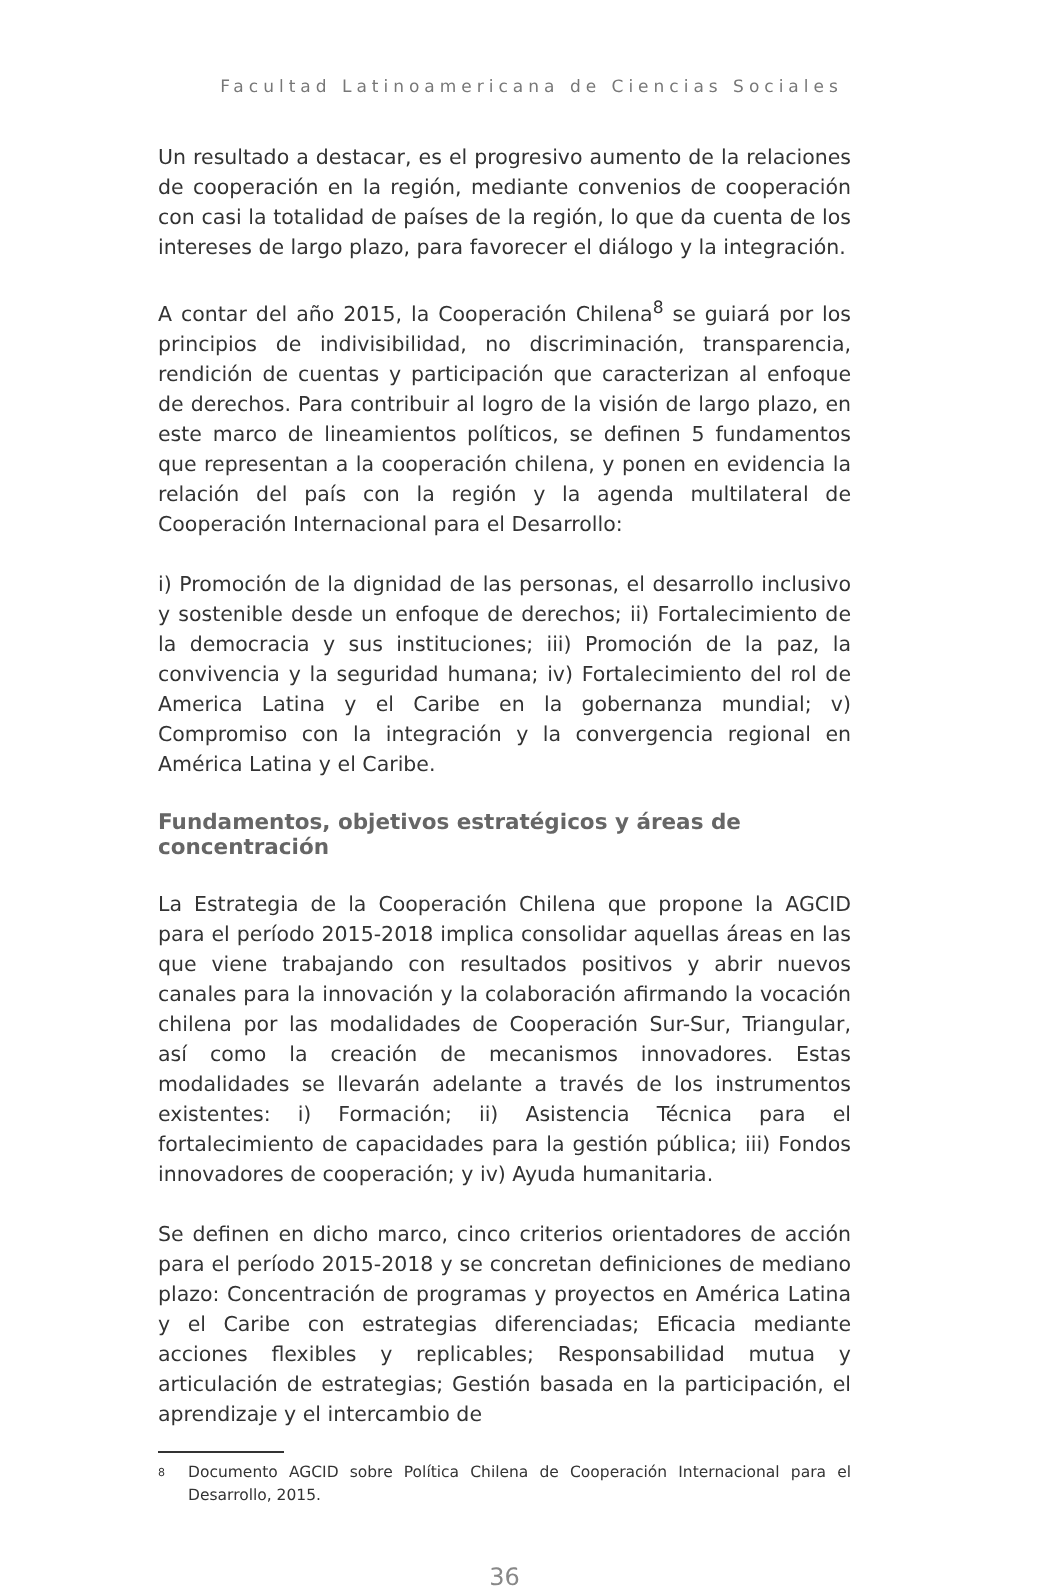Facultad Latinoamericana de Ciencias Sociales
Un resultado a destacar, es el progresivo aumento de la relaciones de cooperación en la región, mediante convenios de cooperación con casi la totalidad de países de la región, lo que da cuenta de los intereses de largo plazo, para favorecer el diálogo y la integración.
A contar del año 2015, la Cooperación Chilena<sup>8</sup> se guiará por los principios de indivisibilidad, no discriminación, transparencia, rendición de cuentas y participación que caracterizan al enfoque de derechos. Para contribuir al logro de la visión de largo plazo, en este marco de lineamientos políticos, se definen 5 fundamentos que representan a la cooperación chilena, y ponen en evidencia la relación del país con la región y la agenda multilateral de Cooperación Internacional para el Desarrollo:
i) Promoción de la dignidad de las personas, el desarrollo inclusivo y sostenible desde un enfoque de derechos; ii) Fortalecimiento de la democracia y sus instituciones; iii) Promoción de la paz, la convivencia y la seguridad humana; iv) Fortalecimiento del rol de America Latina y el Caribe en la gobernanza mundial; v) Compromiso con la integración y la convergencia regional en América Latina y el Caribe.
Fundamentos, objetivos estratégicos y áreas de concentración
La Estrategia de la Cooperación Chilena que propone la AGCID para el período 2015-2018 implica consolidar aquellas áreas en las que viene trabajando con resultados positivos y abrir nuevos canales para la innovación y la colaboración afirmando la vocación chilena por las modalidades de Cooperación Sur-Sur, Triangular, así como la creación de mecanismos innovadores. Estas modalidades se llevarán adelante a través de los instrumentos existentes: i) Formación; ii) Asistencia Técnica para el fortalecimiento de capacidades para la gestión pública; iii) Fondos innovadores de cooperación; y iv) Ayuda humanitaria.
Se definen en dicho marco, cinco criterios orientadores de acción para el período 2015-2018 y se concretan definiciones de mediano plazo: Concentración de programas y proyectos en América Latina y el Caribe con estrategias diferenciadas; Eficacia mediante acciones flexibles y replicables; Responsabilidad mutua y articulación de estrategias; Gestión basada en la participación, el aprendizaje y el intercambio de
8
Documento AGCID sobre Política Chilena de Cooperación Internacional para el Desarrollo, 2015.
36